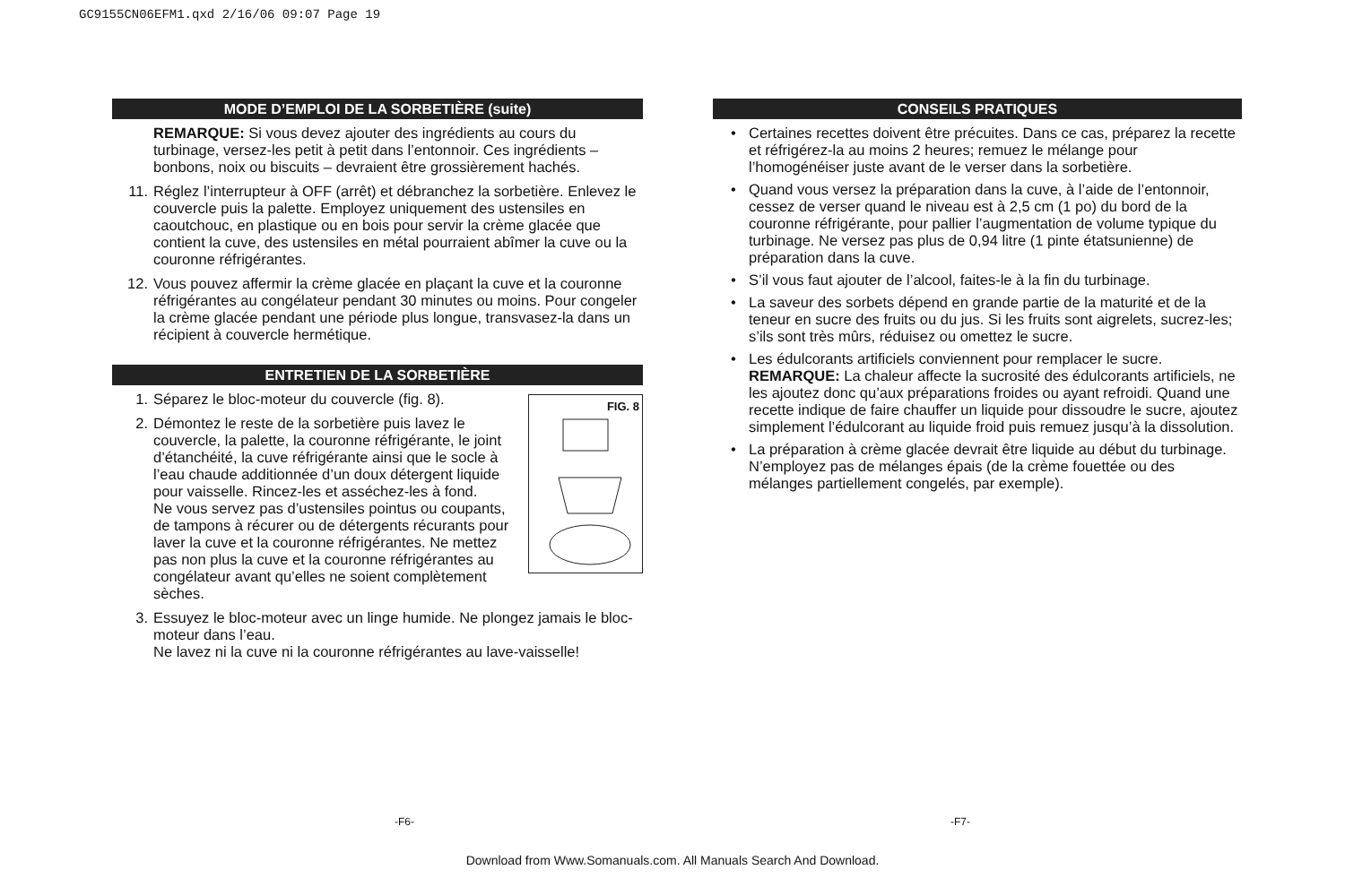GC9155CN06EFM1.qxd 2/16/06 09:07 Page 19
MODE D’EMPLOI DE LA SORBETIÈRE (suite)
REMARQUE: Si vous devez ajouter des ingrédients au cours du turbinage, versez-les petit à petit dans l’entonnoir. Ces ingrédients – bonbons, noix ou biscuits – devraient être grossièrement hachés.
11. Réglez l’interrupteur à OFF (arrêt) et débranchez la sorbetière. Enlevez le couvercle puis la palette. Employez uniquement des ustensiles en caoutchouc, en plastique ou en bois pour servir la crème glacée que contient la cuve, des ustensiles en métal pourraient abîmer la cuve ou la couronne réfrigérantes.
12. Vous pouvez affermir la crème glacée en plaçant la cuve et la couronne réfrigérantes au congélateur pendant 30 minutes ou moins. Pour congeler la crème glacée pendant une période plus longue, transvasez-la dans un récipient à couvercle hermétique.
ENTRETIEN DE LA SORBETIÈRE
FIG. 8
1. Séparez le bloc-moteur du couvercle (fig. 8).
2. Démontez le reste de la sorbetière puis lavez le couvercle, la palette, la couronne réfrigérante, le joint d’étanchéité, la cuve réfrigérante ainsi que le socle à l’eau chaude additionnée d’un doux détergent liquide pour vaisselle. Rincez-les et asséchez-les à fond.
Ne vous servez pas d’ustensiles pointus ou coupants, de tampons à récurer ou de détergents récurants pour laver la cuve et la couronne réfrigérantes. Ne mettez pas non plus la cuve et la couronne réfrigérantes au congélateur avant qu’elles ne soient complètement sèches.
3. Essuyez le bloc-moteur avec un linge humide. Ne plongez jamais le bloc-moteur dans l’eau.
Ne lavez ni la cuve ni la couronne réfrigérantes au lave-vaisselle!
CONSEILS PRATIQUES
• Certaines recettes doivent être précuites. Dans ce cas, préparez la recette et réfrigérez-la au moins 2 heures; remuez le mélange pour l’homogénéiser juste avant de le verser dans la sorbetière.
• Quand vous versez la préparation dans la cuve, à l’aide de l’entonnoir, cessez de verser quand le niveau est à 2,5 cm (1 po) du bord de la couronne réfrigérante, pour pallier l’augmentation de volume typique du turbinage. Ne versez pas plus de 0,94 litre (1 pinte étatsunienne) de préparation dans la cuve.
• S’il vous faut ajouter de l’alcool, faites-le à la fin du turbinage.
• La saveur des sorbets dépend en grande partie de la maturité et de la teneur en sucre des fruits ou du jus. Si les fruits sont aigrelets, sucrez-les; s’ils sont très mûrs, réduisez ou omettez le sucre.
• Les édulcorants artificiels conviennent pour remplacer le sucre. REMARQUE: La chaleur affecte la sucrosité des édulcorants artificiels, ne les ajoutez donc qu’aux préparations froides ou ayant refroidi. Quand une recette indique de faire chauffer un liquide pour dissoudre le sucre, ajoutez simplement l’édulcorant au liquide froid puis remuez jusqu’à la dissolution.
• La préparation à crème glacée devrait être liquide au début du turbinage. N’employez pas de mélanges épais (de la crème fouettée ou des mélanges partiellement congelés, par exemple).
-F6- -F7-
Download from Www.Somanuals.com. All Manuals Search And Download.